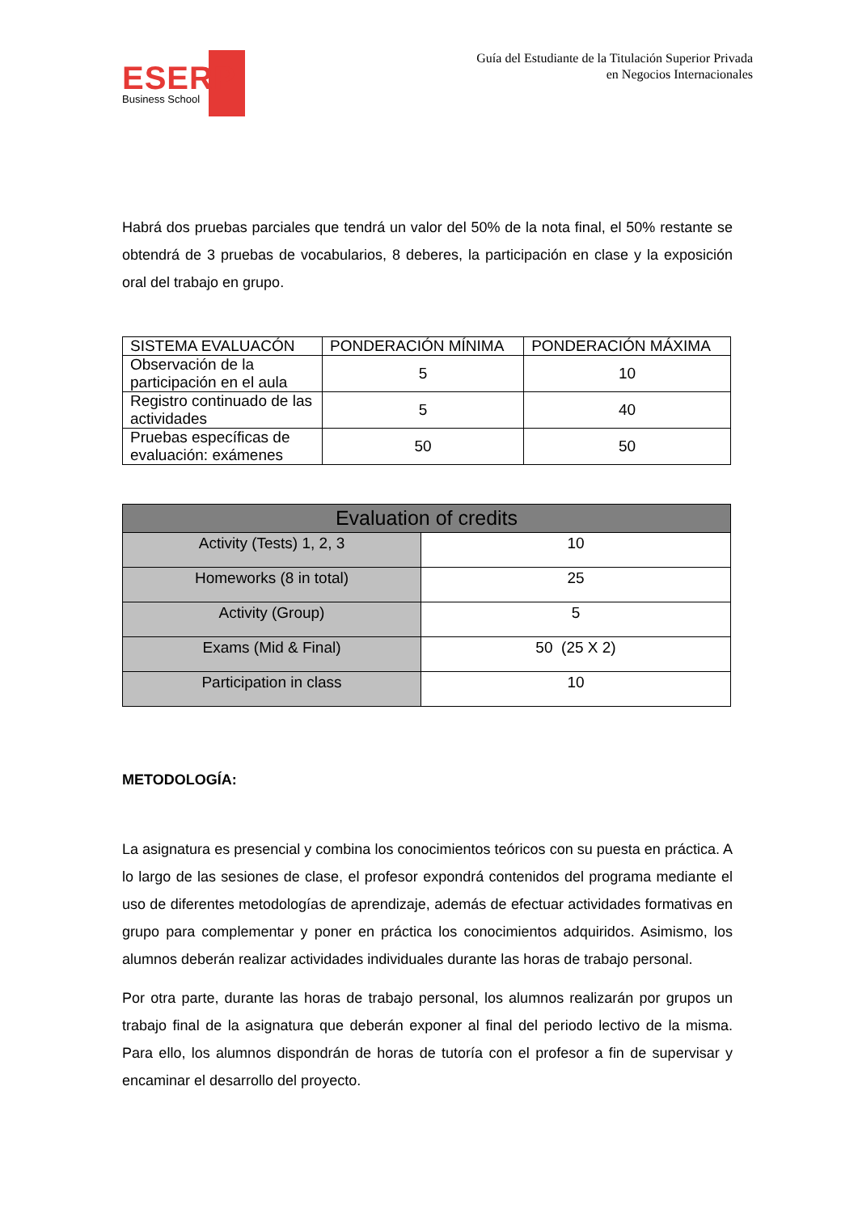ESERP
Business School
Guía del Estudiante de la Titulación Superior Privada
en Negocios Internacionales
Habrá dos pruebas parciales que tendrá un valor del 50% de la nota final, el 50% restante se obtendrá de 3 pruebas de vocabularios, 8 deberes, la participación en clase y la exposición oral del trabajo en grupo.
| SISTEMA EVALUACÓN | PONDERACIÓN MÍNIMA | PONDERACIÓN MÁXIMA |
| --- | --- | --- |
| Observación de la participación en el aula | 5 | 10 |
| Registro continuado de las actividades | 5 | 40 |
| Pruebas específicas de evaluación: exámenes | 50 | 50 |
| Evaluation of credits | |
| Activity (Tests) 1, 2, 3 | 10 |
| Homeworks (8 in total) | 25 |
| Activity (Group) | 5 |
| Exams (Mid & Final) | 50 (25 X 2) |
| Participation in class | 10 |
METODOLOGÍA:
La asignatura es presencial y combina los conocimientos teóricos con su puesta en práctica. A lo largo de las sesiones de clase, el profesor expondrá contenidos del programa mediante el uso de diferentes metodologías de aprendizaje, además de efectuar actividades formativas en grupo para complementar y poner en práctica los conocimientos adquiridos. Asimismo, los alumnos deberán realizar actividades individuales durante las horas de trabajo personal.
Por otra parte, durante las horas de trabajo personal, los alumnos realizarán por grupos un trabajo final de la asignatura que deberán exponer al final del periodo lectivo de la misma. Para ello, los alumnos dispondrán de horas de tutoría con el profesor a fin de supervisar y encaminar el desarrollo del proyecto.